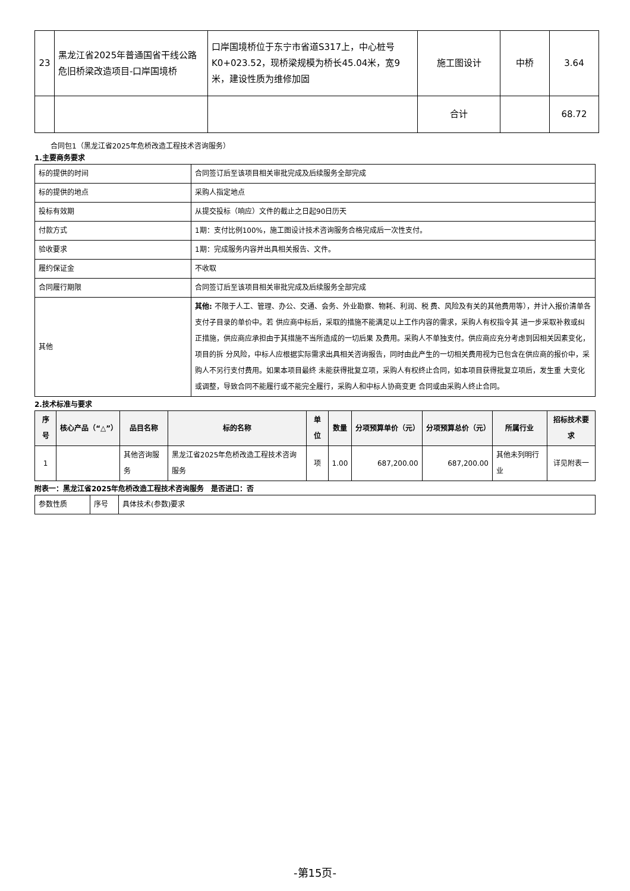| 23 | 黑龙江省2025年普通国省干线公路危旧桥梁改造项目-口岸国境桥 | 口岸国境桥位于东宁市省道S317上，中心桩号K0+023.52，现桥梁规模为桥长45.04米，宽9米，建设性质为维修加固 | 施工图设计 | 中桥 | 3.64 |
| | | | 合计 | | 68.72 |
合同包1（黑龙江省2025年危桥改造工程技术咨询服务）
1.主要商务要求
| 标的提供的时间 | 合同签订后至该项目相关审批完成及后续服务全部完成 |
| 标的提供的地点 | 采购人指定地点 |
| 投标有效期 | 从提交投标（响应）文件的截止之日起90日历天 |
| 付款方式 | 1期：支付比例100%，施工图设计技术咨询服务合格完成后一次性支付。 |
| 验收要求 | 1期：完成服务内容并出具相关报告、文件。 |
| 履约保证金 | 不收取 |
| 合同履行期限 | 合同签订后至该项目相关审批完成及后续服务全部完成 |
| 其他 | 其他: 不限于人工、管理、办公、交通、会务、外业勘察、物耗、利润、税 费、风险及有关的其他费用等），并计入报价清单各支付子目录的单价中。若 供应商中标后，采取的措施不能满足以上工作内容的需求，采购人有权指令其 进一步采取补救或纠正措施，供应商应承担由于其措施不当所造成的一切后果 及费用。采购人不单独支付。供应商应充分考虑到因相关因素变化，项目的拆 分风险，中标人应根据实际需求出具相关咨询报告，同时由此产生的一切相关费用视为已包含在供应商的报价中，采购人不另行支付费用。如果本项目最终 未能获得批复立项，采购人有权终止合同，如本项目获得批复立项后，发生重 大变化或调整，导致合同不能履行或不能完全履行，采购人和中标人协商变更 合同或由采购人终止合同。 |
2.技术标准与要求
| 序号 | 核心产品（“△”） | 品目名称 | 标的名称 | 单位 | 数量 | 分项预算单价（元） | 分项预算总价（元） | 所属行业 | 招标技术要求 |
| --- | --- | --- | --- | --- | --- | --- | --- | --- | --- |
| 1 | | 其他咨询服务 | 黑龙江省2025年危桥改造工程技术咨询服务 | 项 | 1.00 | 687,200.00 | 687,200.00 | 其他未列明行业 | 详见附表一 |
附表一：黑龙江省2025年危桥改造工程技术咨询服务　是否进口：否
| 参数性质 | 序号 | 具体技术(参数)要求 |
-第15页-